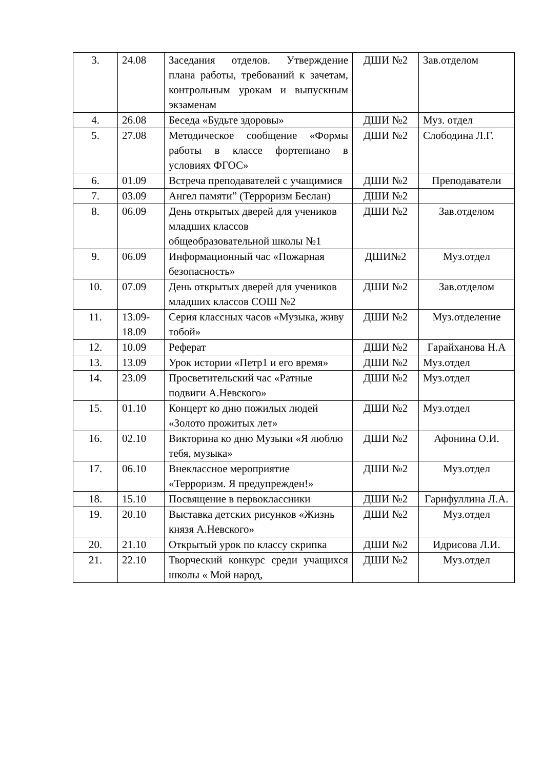| 3. | 24.08 | Заседания отделов. Утверждение плана работы, требований к зачетам, контрольным урокам и выпускным экзаменам | ДШИ №2 | Зав.отделом |
| 4. | 26.08 | Беседа «Будьте здоровы» | ДШИ №2 | Муз. отдел |
| 5. | 27.08 | Методическое сообщение «Формы работы в классе фортепиано в условиях ФГОС» | ДШИ №2 | Слободина Л.Г. |
| 6. | 01.09 | Встреча преподавателей с учащимися | ДШИ №2 | Преподаватели |
| 7. | 03.09 | Ангел памяти” (Терроризм Беслан) | ДШИ №2 | |
| 8. | 06.09 | День открытых дверей для учеников младших классов общеобразовательной школы №1 | ДШИ №2 | Зав.отделом |
| 9. | 06.09 | Информационный час «Пожарная безопасность» | ДШИ№2 | Муз.отдел |
| 10. | 07.09 | День открытых дверей для учеников младших классов СОШ №2 | ДШИ №2 | Зав.отделом |
| 11. | 13.09-18.09 | Серия классных часов «Музыка, живу тобой» | ДШИ №2 | Муз.отделение |
| 12. | 10.09 | Реферат | ДШИ №2 | Гарайханова Н.А |
| 13. | 13.09 | Урок истории «Петр1 и его время» | ДШИ №2 | Муз.отдел |
| 14. | 23.09 | Просветительский час «Ратные подвиги А.Невского» | ДШИ №2 | Муз.отдел |
| 15. | 01.10 | Концерт ко дню пожилых людей «Золото прожитых лет» | ДШИ №2 | Муз.отдел |
| 16. | 02.10 | Викторина ко дню Музыки «Я люблю тебя, музыка» | ДШИ №2 | Афонина О.И. |
| 17. | 06.10 | Внеклассное мероприятие «Терроризм. Я предупрежден!» | ДШИ №2 | Муз.отдел |
| 18. | 15.10 | Посвящение в первоклассники | ДШИ №2 | Гарифуллина Л.А. |
| 19. | 20.10 | Выставка детских рисунков «Жизнь князя А.Невского» | ДШИ №2 | Муз.отдел |
| 20. | 21.10 | Открытый урок по классу скрипка | ДШИ №2 | Идрисова Л.И. |
| 21. | 22.10 | Творческий конкурс среди учащихся школы « Мой народ, | ДШИ №2 | Муз.отдел |